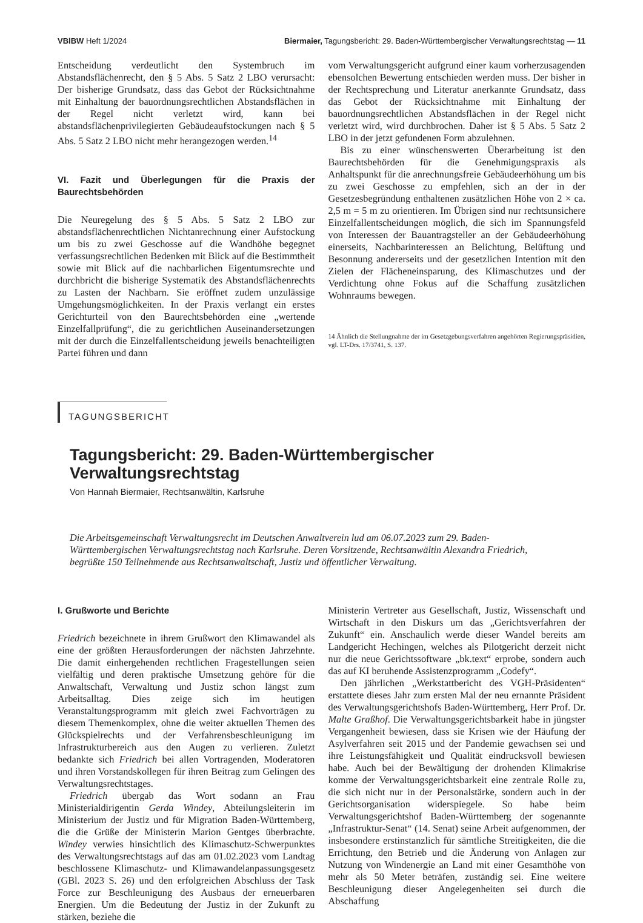VBlBW Heft 1/2024 Biermaier, Tagungsbericht: 29. Baden-Württembergischer Verwaltungsrechtstag — 11
Entscheidung verdeutlicht den Systembruch im Abstandsflächenrecht, den § 5 Abs. 5 Satz 2 LBO verursacht: Der bisherige Grundsatz, dass das Gebot der Rücksichtnahme mit Einhaltung der bauordnungsrechtlichen Abstandsflächen in der Regel nicht verletzt wird, kann bei abstandsflächenprivilegierten Gebäudeaufstockungen nach § 5 Abs. 5 Satz 2 LBO nicht mehr herangezogen werden.<sup>14</sup>
VI. Fazit und Überlegungen für die Praxis der Baurechtsbehörden
Die Neuregelung des § 5 Abs. 5 Satz 2 LBO zur abstandsflächenrechtlichen Nichtanrechnung einer Aufstockung um bis zu zwei Geschosse auf die Wandhöhe begegnet verfassungsrechtlichen Bedenken mit Blick auf die Bestimmtheit sowie mit Blick auf die nachbarlichen Eigentumsrechte und durchbricht die bisherige Systematik des Abstandsflächenrechts zu Lasten der Nachbarn. Sie eröffnet zudem unzulässige Umgehungsmöglichkeiten. In der Praxis verlangt ein erstes Gerichturteil von den Baurechtsbehörden eine „wertende Einzelfallprüfung“, die zu gerichtlichen Auseinandersetzungen mit der durch die Einzelfallentscheidung jeweils benachteiligten Partei führen und dann
vom Verwaltungsgericht aufgrund einer kaum vorherzusagenden ebensolchen Bewertung entschieden werden muss. Der bisher in der Rechtsprechung und Literatur anerkannte Grundsatz, dass das Gebot der Rücksichtnahme mit Einhaltung der bauordnungsrechtlichen Abstandsflächen in der Regel nicht verletzt wird, wird durchbrochen. Daher ist § 5 Abs. 5 Satz 2 LBO in der jetzt gefundenen Form abzulehnen.
Bis zu einer wünschenswerten Überarbeitung ist den Baurechtsbehörden für die Genehmigungspraxis als Anhaltspunkt für die anrechnungsfreie Gebäudeerhöhung um bis zu zwei Geschosse zu empfehlen, sich an der in der Gesetzesbegründung enthaltenen zusätzlichen Höhe von 2 × ca. 2,5 m = 5 m zu orientieren. Im Übrigen sind nur rechtsunsichere Einzelfallentscheidungen möglich, die sich im Spannungsfeld von Interessen der Bauantragsteller an der Gebäudeerhöhung einerseits, Nachbarinteressen an Belichtung, Belüftung und Besonnung andererseits und der gesetzlichen Intention mit den Zielen der Flächeneinsparung, des Klimaschutzes und der Verdichtung ohne Fokus auf die Schaffung zusätzlichen Wohnraums bewegen.
14 Ähnlich die Stellungnahme der im Gesetzgebungsverfahren angehörten Regierungspräsidien, vgl. LT-Drs. 17/3741, S. 137.
TAGUNGSBERICHT
Tagungsbericht: 29. Baden-Württembergischer Verwaltungsrechtstag
Von Hannah Biermaier, Rechtsanwältin, Karlsruhe
Die Arbeitsgemeinschaft Verwaltungsrecht im Deutschen Anwaltverein lud am 06.07.2023 zum 29. Baden-Württembergischen Verwaltungsrechtstag nach Karlsruhe. Deren Vorsitzende, Rechtsanwältin Alexandra Friedrich, begrüßte 150 Teilnehmende aus Rechtsanwaltschaft, Justiz und öffentlicher Verwaltung.
I. Grußworte und Berichte
Friedrich bezeichnete in ihrem Grußwort den Klimawandel als eine der größten Herausforderungen der nächsten Jahrzehnte. Die damit einhergehenden rechtlichen Fragestellungen seien vielfältig und deren praktische Umsetzung gehöre für die Anwaltschaft, Verwaltung und Justiz schon längst zum Arbeitsalltag. Dies zeige sich im heutigen Veranstaltungsprogramm mit gleich zwei Fachvorträgen zu diesem Themenkomplex, ohne die weiter aktuellen Themen des Glückspielrechts und der Verfahrensbeschleunigung im Infrastrukturbereich aus den Augen zu verlieren. Zuletzt bedankte sich Friedrich bei allen Vortragenden, Moderatoren und ihren Vorstandskollegen für ihren Beitrag zum Gelingen des Verwaltungsrechtstages.
Friedrich übergab das Wort sodann an Frau Ministerialdirigentin Gerda Windey, Abteilungsleiterin im Ministerium der Justiz und für Migration Baden-Württemberg, die die Grüße der Ministerin Marion Gentges überbrachte. Windey verwies hinsichtlich des Klimaschutz-Schwerpunktes des Verwaltungsrechtstags auf das am 01.02.2023 vom Landtag beschlossene Klimaschutz- und Klimawandelanpassungsgesetz (GBl. 2023 S. 26) und den erfolgreichen Abschluss der Task Force zur Beschleunigung des Ausbaus der erneuerbaren Energien. Um die Bedeutung der Justiz in der Zukunft zu stärken, beziehe die
Ministerin Vertreter aus Gesellschaft, Justiz, Wissenschaft und Wirtschaft in den Diskurs um das „Gerichtsverfahren der Zukunft“ ein. Anschaulich werde dieser Wandel bereits am Landgericht Hechingen, welches als Pilotgericht derzeit nicht nur die neue Gerichtssoftware „bk.text“ erprobe, sondern auch das auf KI beruhende Assistenzprogramm „Codefy“.
Den jährlichen „Werkstattbericht des VGH-Präsidenten“ erstattete dieses Jahr zum ersten Mal der neu ernannte Präsident des Verwaltungsgerichtshofs Baden-Württemberg, Herr Prof. Dr. Malte Graßhof. Die Verwaltungsgerichtsbarkeit habe in jüngster Vergangenheit bewiesen, dass sie Krisen wie der Häufung der Asylverfahren seit 2015 und der Pandemie gewachsen sei und ihre Leistungsfähigkeit und Qualität eindrucksvoll bewiesen habe. Auch bei der Bewältigung der drohenden Klimakrise komme der Verwaltungsgerichtsbarkeit eine zentrale Rolle zu, die sich nicht nur in der Personalstärke, sondern auch in der Gerichtsorganisation widerspiegele. So habe beim Verwaltungsgerichtshof Baden-Württemberg der sogenannte „Infrastruktur-Senat“ (14. Senat) seine Arbeit aufgenommen, der insbesondere erstinstanzlich für sämtliche Streitigkeiten, die die Errichtung, den Betrieb und die Änderung von Anlagen zur Nutzung von Windenergie an Land mit einer Gesamthöhe von mehr als 50 Meter beträfen, zuständig sei. Eine weitere Beschleunigung dieser Angelegenheiten sei durch die Abschaffung